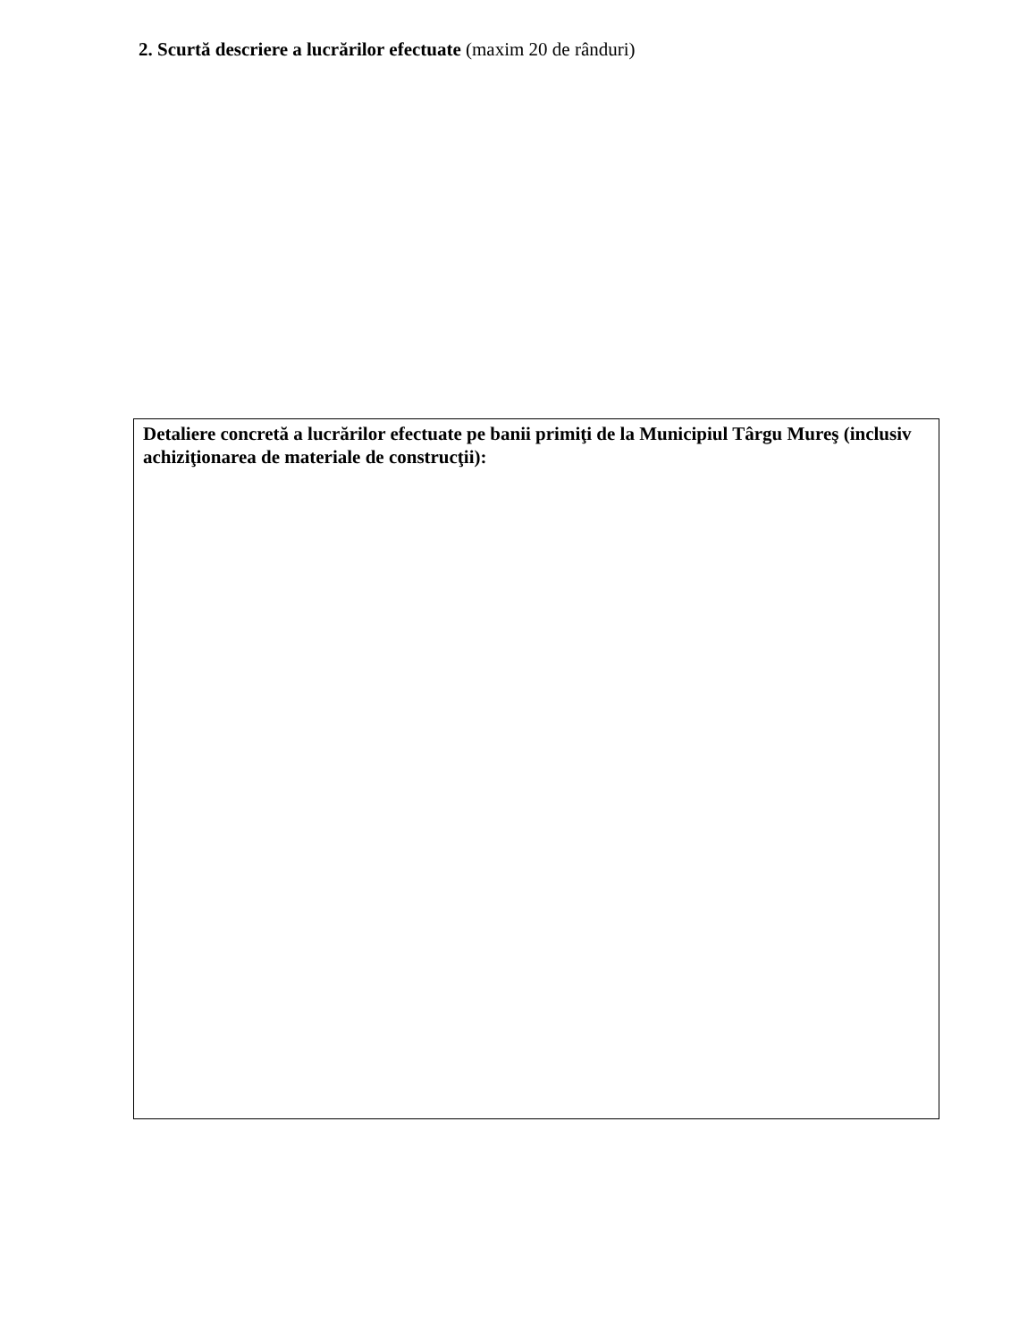2. Scurtă descriere a lucrărilor efectuate (maxim 20 de rânduri)
Detaliere concretă a lucrărilor efectuate pe banii primiţi de la Municipiul Târgu Mureş (inclusiv achiziţionarea de materiale de construcţii):